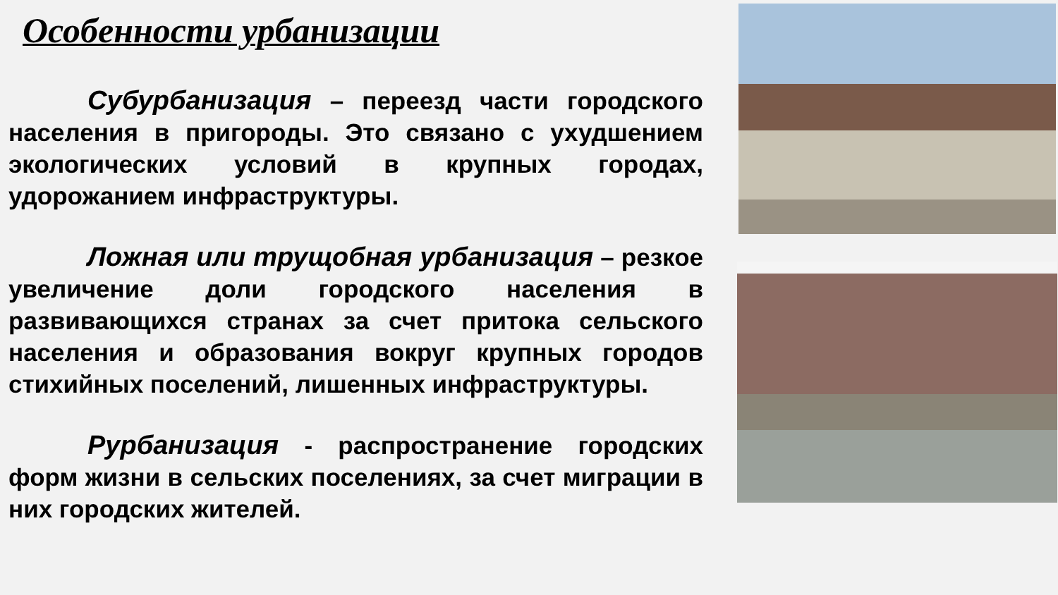Особенности урбанизации
Субурбанизация – переезд части городского населения в пригороды. Это связано с ухудшением экологических условий в крупных городах, удорожанием инфраструктуры.
Ложная или трущобная урбанизация – резкое увеличение доли городского населения в развивающихся странах за счет притока сельского населения и образования вокруг крупных городов стихийных поселений, лишенных инфраструктуры.
Рурбанизация - распространение городских форм жизни в сельских поселениях, за счет миграции в них городских жителей.